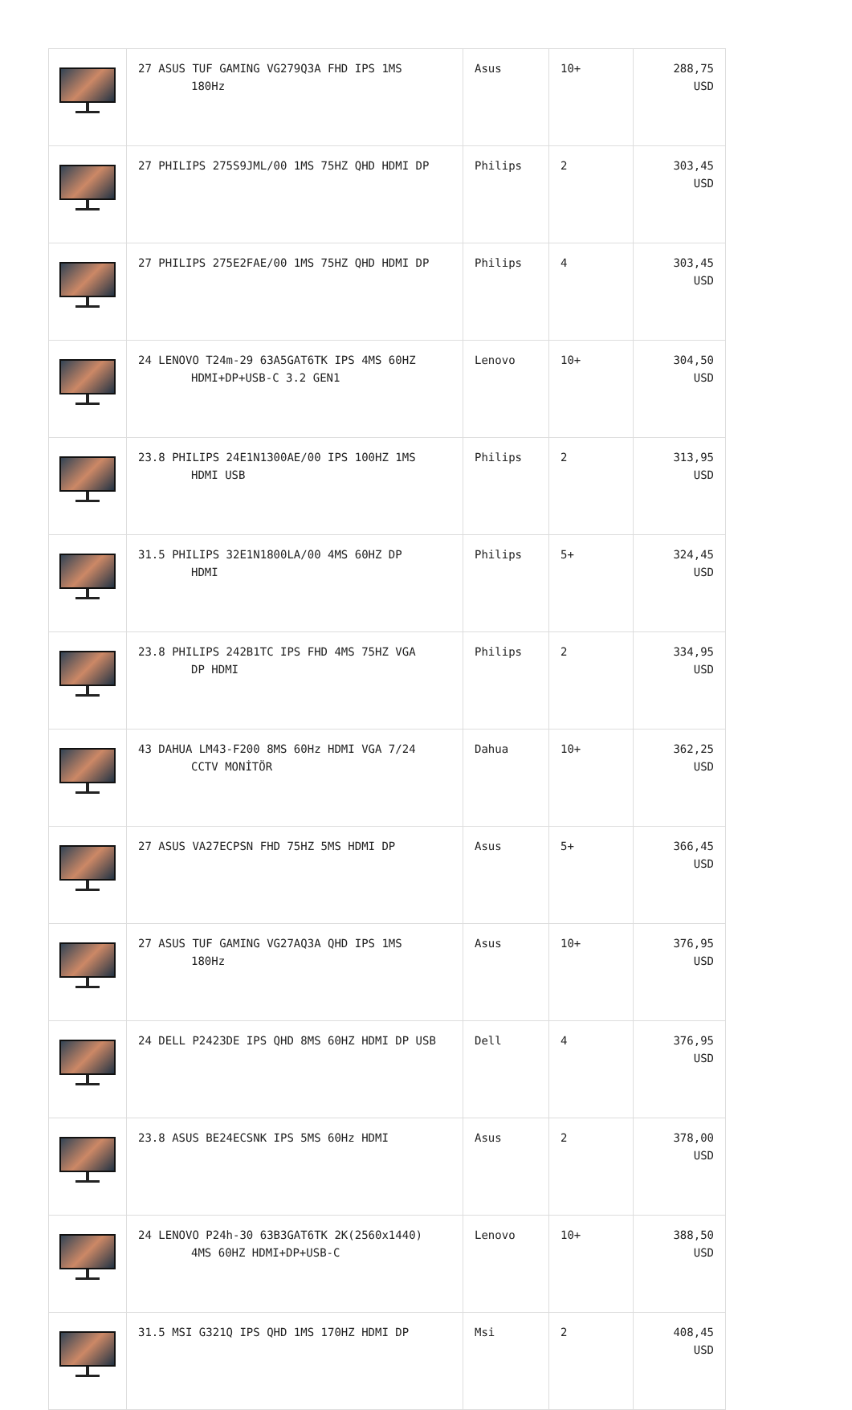| | 27 ASUS TUF GAMING VG279Q3A FHD IPS 1MS 180Hz | Asus | 10+ | 288,75 USD |
| | 27 PHILIPS 275S9JML/00 1MS 75HZ QHD HDMI DP | Philips | 2 | 303,45 USD |
| | 27 PHILIPS 275E2FAE/00 1MS 75HZ QHD HDMI DP | Philips | 4 | 303,45 USD |
| | 24 LENOVO T24m-29 63A5GAT6TK IPS 4MS 60HZ HDMI+DP+USB-C 3.2 GEN1 | Lenovo | 10+ | 304,50 USD |
| | 23.8 PHILIPS 24E1N1300AE/00 IPS 100HZ 1MS HDMI USB | Philips | 2 | 313,95 USD |
| | 31.5 PHILIPS 32E1N1800LA/00 4MS 60HZ DP HDMI | Philips | 5+ | 324,45 USD |
| | 23.8 PHILIPS 242B1TC IPS FHD 4MS 75HZ VGA DP HDMI | Philips | 2 | 334,95 USD |
| | 43 DAHUA LM43-F200 8MS 60Hz HDMI VGA 7/24 CCTV MONİTÖR | Dahua | 10+ | 362,25 USD |
| | 27 ASUS VA27ECPSN FHD 75HZ 5MS HDMI DP | Asus | 5+ | 366,45 USD |
| | 27 ASUS TUF GAMING VG27AQ3A QHD IPS 1MS 180Hz | Asus | 10+ | 376,95 USD |
| | 24 DELL P2423DE IPS QHD 8MS 60HZ HDMI DP USB | Dell | 4 | 376,95 USD |
| | 23.8 ASUS BE24ECSNK IPS 5MS 60Hz HDMI | Asus | 2 | 378,00 USD |
| | 24 LENOVO P24h-30 63B3GAT6TK 2K(2560x1440) 4MS 60HZ HDMI+DP+USB-C | Lenovo | 10+ | 388,50 USD |
| | 31.5 MSI G321Q IPS QHD 1MS 170HZ HDMI DP | Msi | 2 | 408,45 USD |